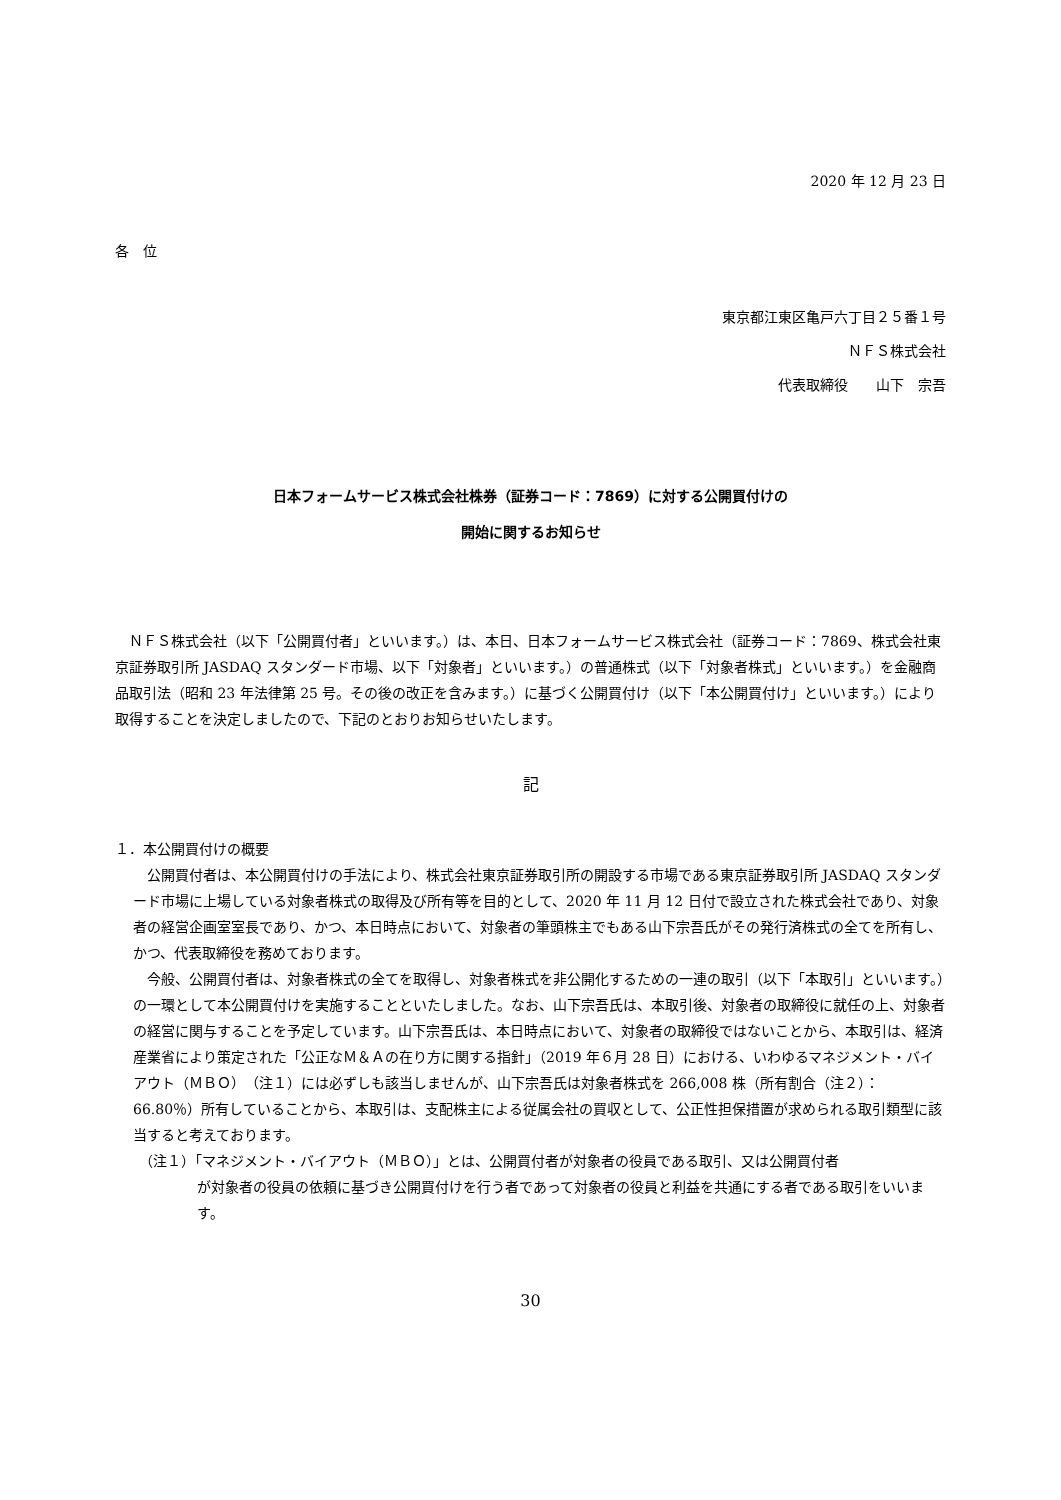2020 年 12 月 23 日
各　位
東京都江東区亀戸六丁目２５番１号
ＮＦＳ株式会社
代表取締役　　山下　宗吾
日本フォームサービス株式会社株券（証券コード：7869）に対する公開買付けの
開始に関するお知らせ
　ＮＦＳ株式会社（以下「公開買付者」といいます。）は、本日、日本フォームサービス株式会社（証券コード：7869、株式会社東京証券取引所 JASDAQ スタンダード市場、以下「対象者」といいます。）の普通株式（以下「対象者株式」といいます。）を金融商品取引法（昭和 23 年法律第 25 号。その後の改正を含みます。）に基づく公開買付け（以下「本公開買付け」といいます。）により取得することを決定しましたので、下記のとおりお知らせいたします。
記
１．本公開買付けの概要
　公開買付者は、本公開買付けの手法により、株式会社東京証券取引所の開設する市場である東京証券取引所 JASDAQ スタンダード市場に上場している対象者株式の取得及び所有等を目的として、2020 年 11 月 12 日付で設立された株式会社であり、対象者の経営企画室室長であり、かつ、本日時点において、対象者の筆頭株主でもある山下宗吾氏がその発行済株式の全てを所有し、かつ、代表取締役を務めております。
　今般、公開買付者は、対象者株式の全てを取得し、対象者株式を非公開化するための一連の取引（以下「本取引」といいます。）の一環として本公開買付けを実施することといたしました。なお、山下宗吾氏は、本取引後、対象者の取締役に就任の上、対象者の経営に関与することを予定しています。山下宗吾氏は、本日時点において、対象者の取締役ではないことから、本取引は、経済産業省により策定された「公正なＭ＆Ａの在り方に関する指針」（2019 年６月 28 日）における、いわゆるマネジメント・バイアウト（ＭＢＯ）（注１）には必ずしも該当しませんが、山下宗吾氏は対象者株式を 266,008 株（所有割合（注２）：66.80％）所有していることから、本取引は、支配株主による従属会社の買収として、公正性担保措置が求められる取引類型に該当すると考えております。
（注１）「マネジメント・バイアウト（ＭＢＯ）」とは、公開買付者が対象者の役員である取引、又は公開買付者
が対象者の役員の依頼に基づき公開買付けを行う者であって対象者の役員と利益を共通にする者である取引をいいます。
30